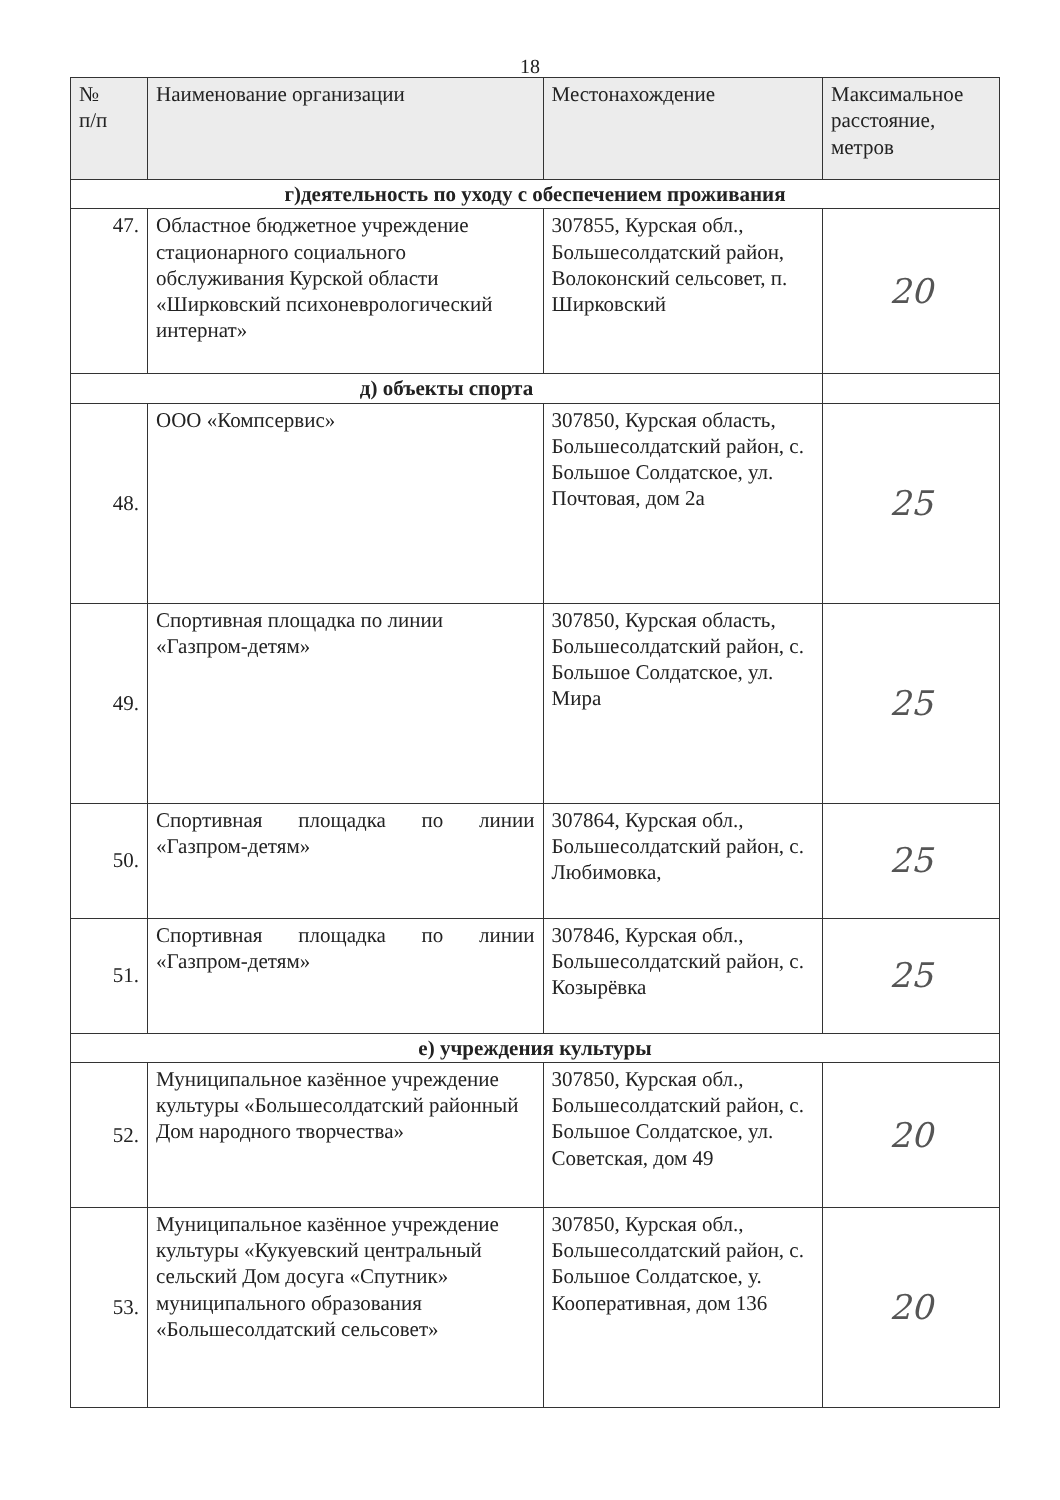18
| № п/п | Наименование организации | Местонахождение | Максимальное расстояние, метров |
| --- | --- | --- | --- |
| г)деятельность по уходу с обеспечением проживания | | | |
| 47. | Областное бюджетное учреждение стационарного социального обслуживания Курской области «Ширковский психоневрологический интернат» | 307855, Курская обл., Большесолдатский район, Волоконский сельсовет, п. Ширковский | 20 |
| д) объекты спорта | | | |
| 48. | ООО «Компсервис» | 307850, Курская область, Большесолдатский район, с. Большое Солдатское, ул. Почтовая, дом 2а | 25 |
| 49. | Спортивная площадка по линии «Газпром-детям» | 307850, Курская область, Большесолдатский район, с. Большое Солдатское, ул. Мира | 25 |
| 50. | Спортивная площадка по линии «Газпром-детям» | 307864, Курская обл., Большесолдатский район, с. Любимовка, | 25 |
| 51. | Спортивная площадка по линии «Газпром-детям» | 307846, Курская обл., Большесолдатский район, с. Козырёвка | 25 |
| е) учреждения культуры | | | |
| 52. | Муниципальное казённое учреждение культуры «Большесолдатский районный Дом народного творчества» | 307850, Курская обл., Большесолдатский район, с. Большое Солдатское, ул. Советская, дом 49 | 20 |
| 53. | Муниципальное казённое учреждение культуры «Кукуевский центральный сельский Дом досуга «Спутник» муниципального образования «Большесолдатский сельсовет» | 307850, Курская обл., Большесолдатский район, с. Большое Солдатское, у. Кооперативная, дом 136 | 20 |